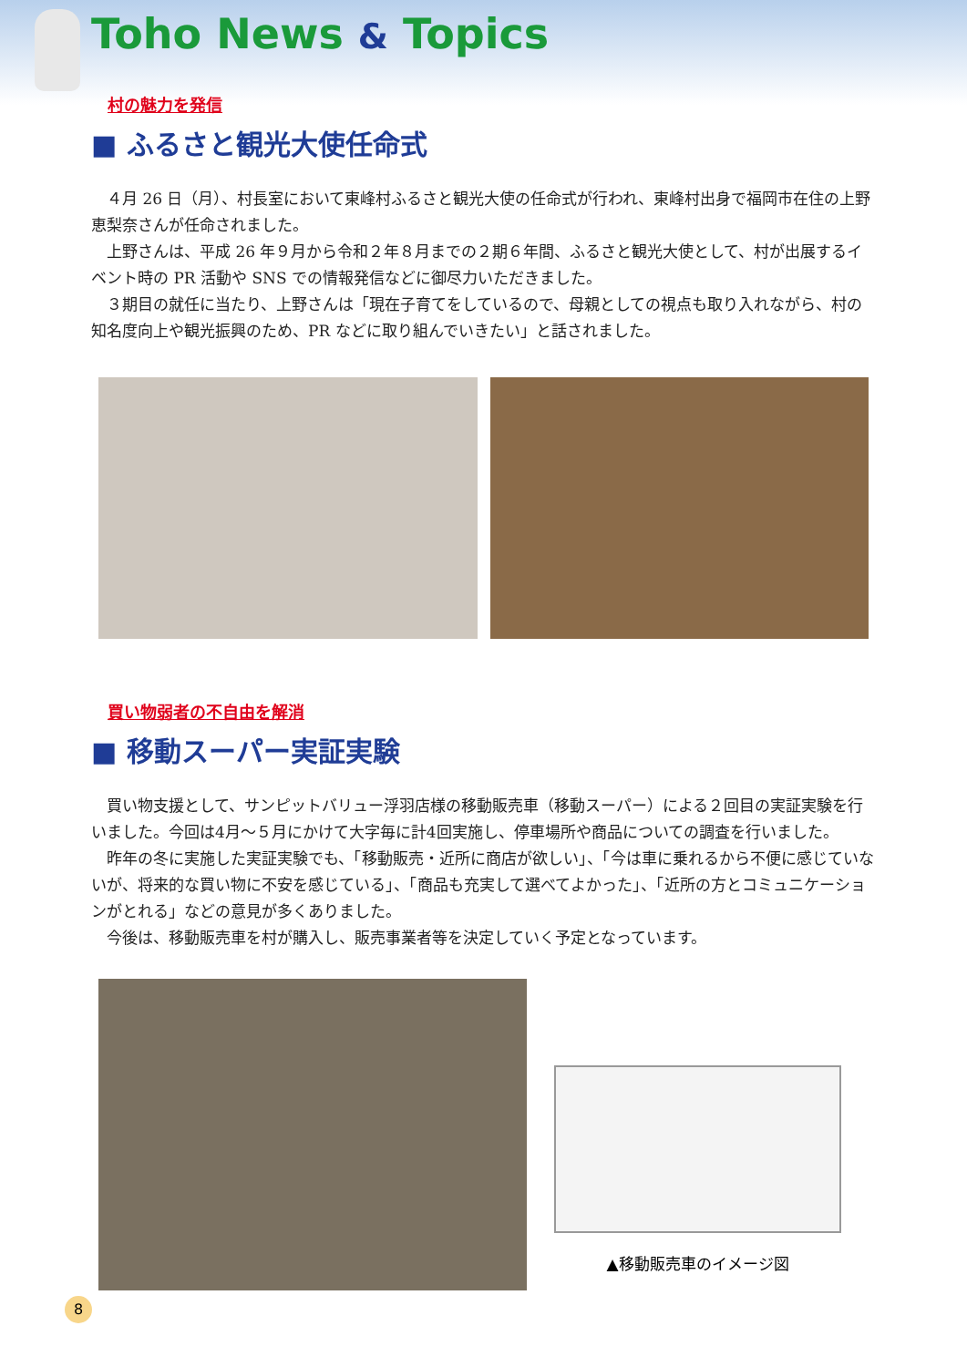Toho News & Topics
村の魅力を発信
■ ふるさと観光大使任命式
４月 26 日（月）、村長室において東峰村ふるさと観光大使の任命式が行われ、東峰村出身で福岡市在住の上野恵梨奈さんが任命されました。
上野さんは、平成 26 年９月から令和２年８月までの２期６年間、ふるさと観光大使として、村が出展するイベント時の PR 活動や SNS での情報発信などに御尽力いただきました。
３期目の就任に当たり、上野さんは「現在子育てをしているので、母親としての視点も取り入れながら、村の知名度向上や観光振興のため、PR などに取り組んでいきたい」と話されました。
買い物弱者の不自由を解消
■ 移動スーパー実証実験
買い物支援として、サンピットバリュー浮羽店様の移動販売車（移動スーパー）による２回目の実証実験を行いました。今回は4月～５月にかけて大字毎に計4回実施し、停車場所や商品についての調査を行いました。
昨年の冬に実施した実証実験でも、「移動販売・近所に商店が欲しい」、「今は車に乗れるから不便に感じていないが、将来的な買い物に不安を感じている」、「商品も充実して選べてよかった」、「近所の方とコミュニケーションがとれる」などの意見が多くありました。
今後は、移動販売車を村が購入し、販売事業者等を決定していく予定となっています。
▲移動販売車のイメージ図
8